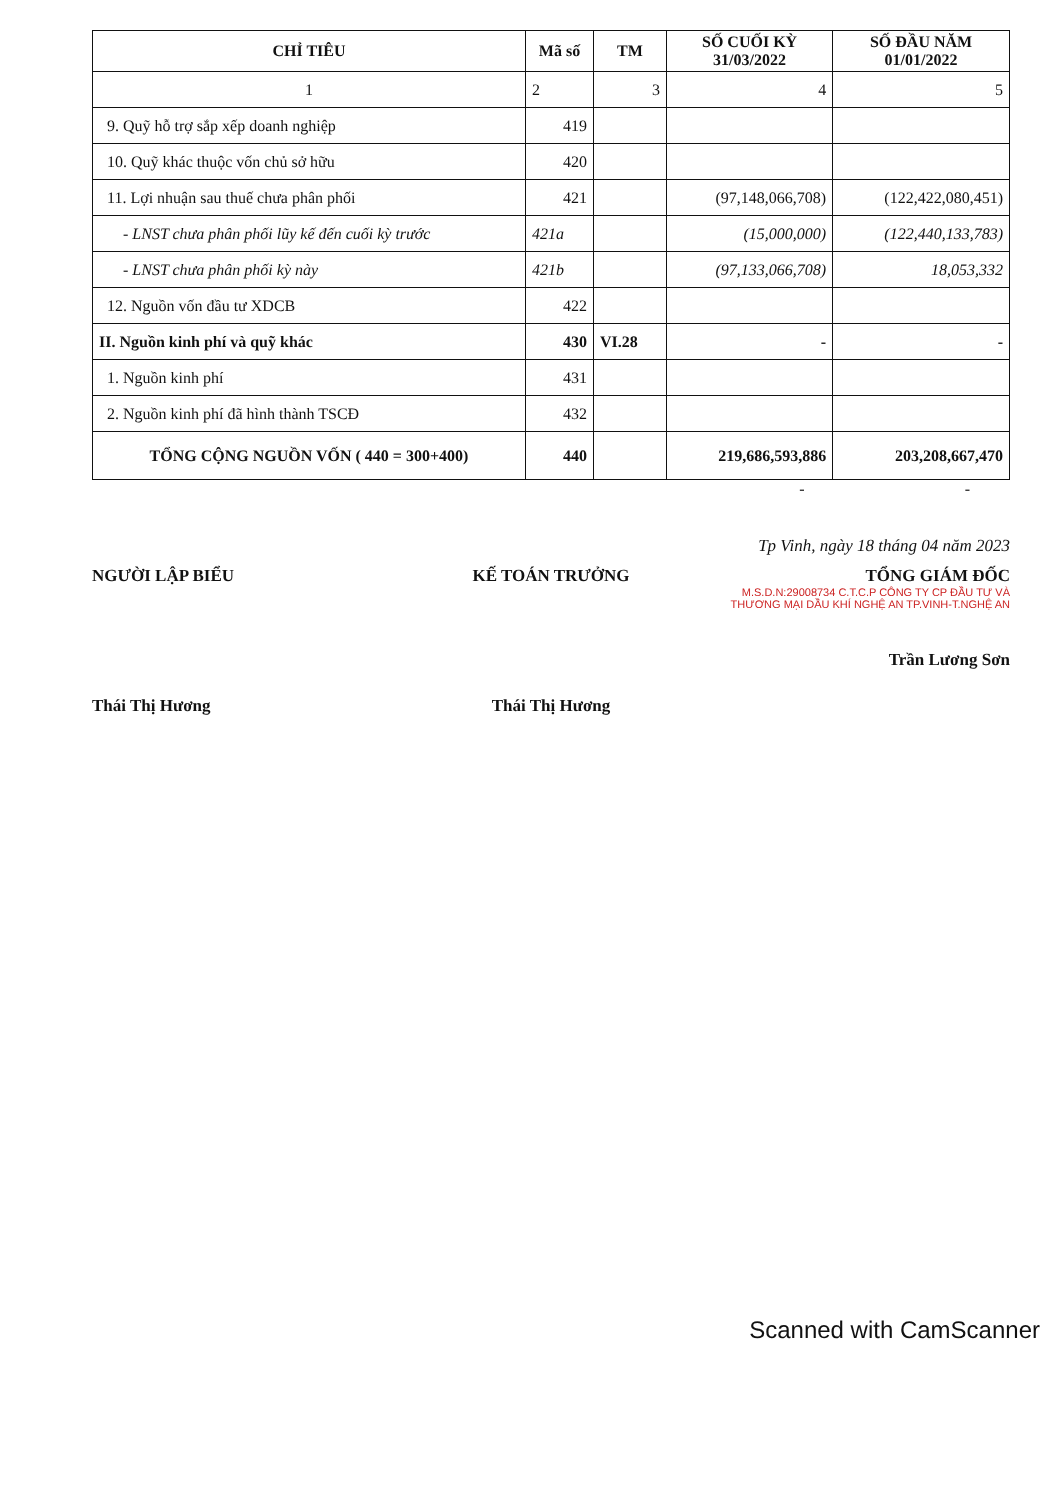| CHỈ TIÊU | Mã số | TM | SỐ CUỐI KỲ 31/03/2022 | SỐ ĐẦU NĂM 01/01/2022 |
| --- | --- | --- | --- | --- |
| 1 | 2 | 3 | 4 | 5 |
| 9. Quỹ hỗ trợ sắp xếp doanh nghiệp | 419 | | | |
| 10. Quỹ khác thuộc vốn chủ sở hữu | 420 | | | |
| 11. Lợi nhuận sau thuế chưa phân phối | 421 | | (97,148,066,708) | (122,422,080,451) |
| - LNST chưa phân phối lũy kế đến cuối kỳ trước | 421a | | (15,000,000) | (122,440,133,783) |
| - LNST chưa phân phối kỳ này | 421b | | (97,133,066,708) | 18,053,332 |
| 12. Nguồn vốn đầu tư XDCB | 422 | | | |
| II. Nguồn kinh phí và quỹ khác | 430 | VI.28 | - | - |
| 1. Nguồn kinh phí | 431 | | | |
| 2. Nguồn kinh phí đã hình thành TSCĐ | 432 | | | |
| TỔNG CỘNG NGUỒN VỐN ( 440 = 300+400) | 440 | | 219,686,593,886 | 203,208,667,470 |
- -
Tp Vinh, ngày 18 tháng 04 năm 2023
NGƯỜI LẬP BIỂU
Thái Thị Hương
KẾ TOÁN TRƯỞNG
Thái Thị Hương
TỔNG GIÁM ĐỐC
M.S.D.N:29008734 C.T.C.P CÔNG TY CP ĐẦU TƯ VÀ THƯƠNG MẠI DẦU KHÍ NGHỆ AN TP.VINH-T.NGHỆ AN
Trần Lương Sơn
Scanned with CamScanner